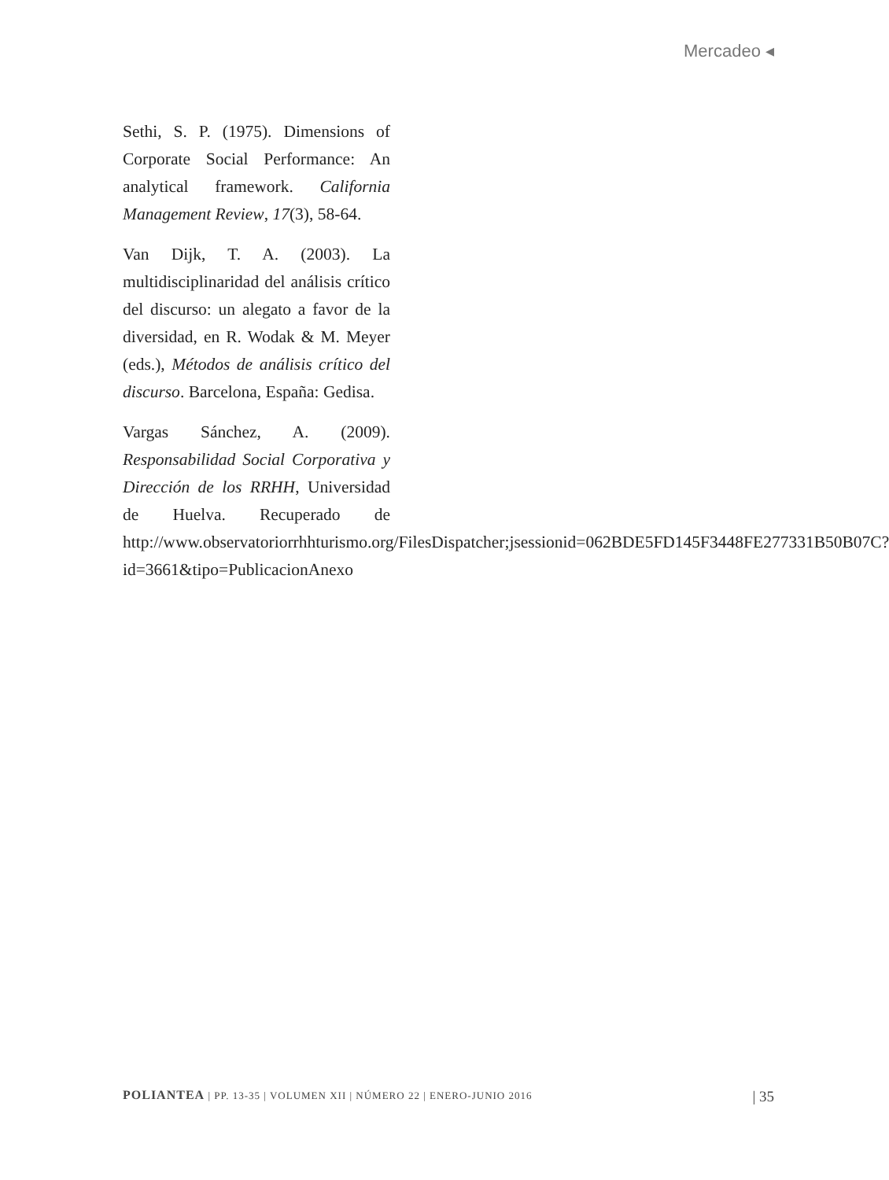Mercadeo ◂
Sethi, S. P. (1975). Dimensions of Corporate Social Performance: An analytical framework. California Management Review, 17(3), 58-64.
Van Dijk, T. A. (2003). La multidisciplinaridad del análisis crítico del discurso: un alegato a favor de la diversidad, en R. Wodak & M. Meyer (eds.), Métodos de análisis crítico del discurso. Barcelona, España: Gedisa.
Vargas Sánchez, A. (2009). Responsabilidad Social Corporativa y Dirección de los RRHH, Universidad de Huelva. Recuperado de http://www.observatoriorrhhturismo.org/FilesDispatcher;jsessionid=062BDE5FD145F3448FE277331B50B07C?id=3661&tipo=PublicacionAnexo
POLIANTEA | PP. 13-35 | VOLUMEN XII | NÚMERO 22 | ENERO-JUNIO 2016 | 35